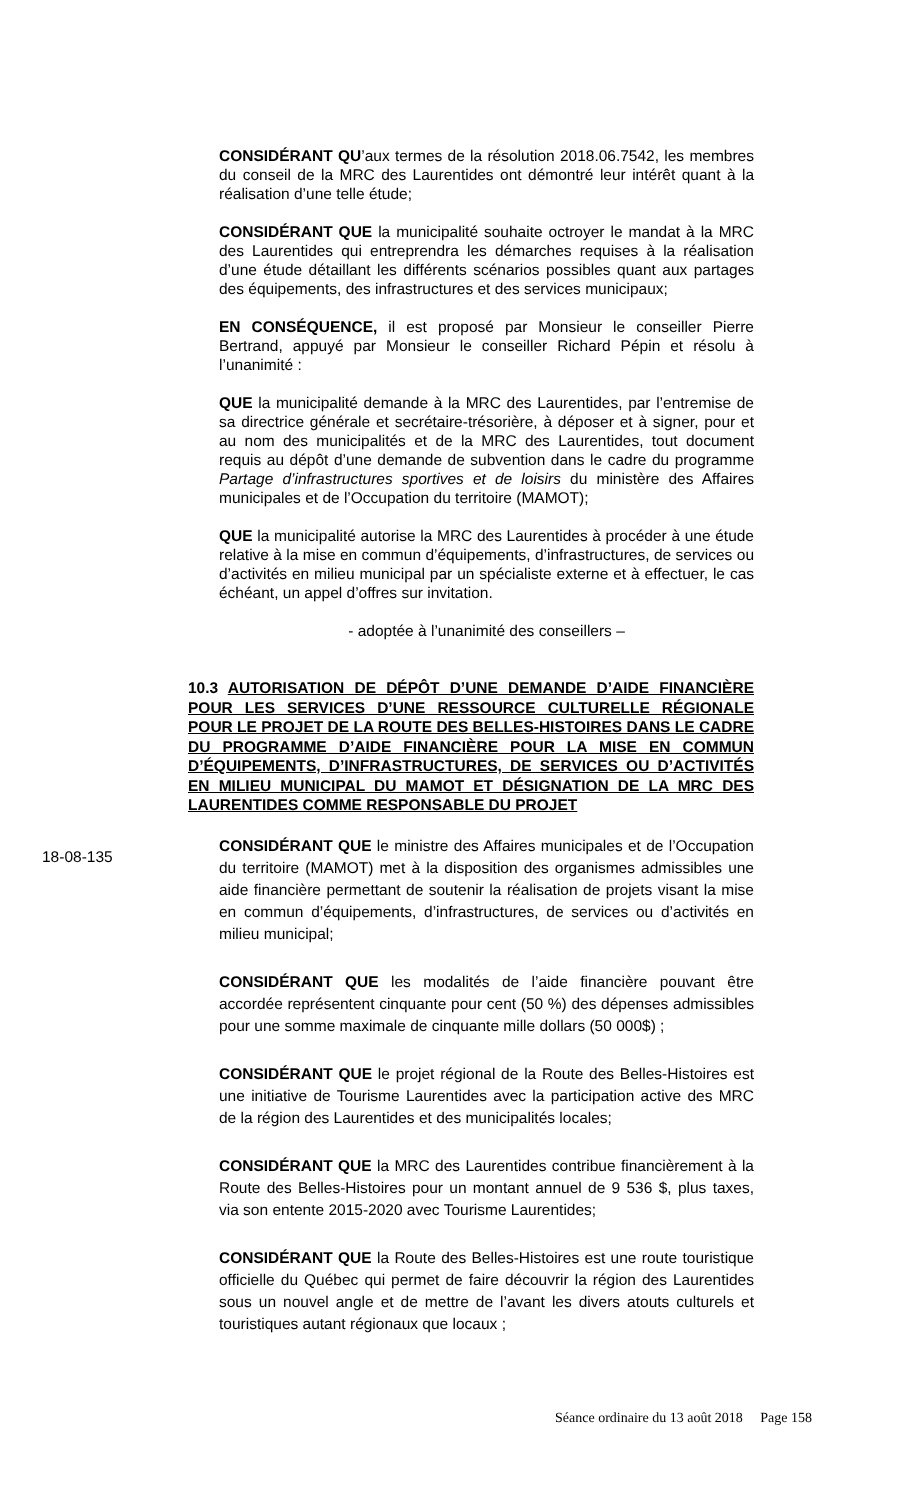CONSIDÉRANT QU’aux termes de la résolution 2018.06.7542, les membres du conseil de la MRC des Laurentides ont démontré leur intérêt quant à la réalisation d’une telle étude;
CONSIDÉRANT QUE la municipalité souhaite octroyer le mandat à la MRC des Laurentides qui entreprendra les démarches requises à la réalisation d’une étude détaillant les différents scénarios possibles quant aux partages des équipements, des infrastructures et des services municipaux;
EN CONSÉQUENCE, il est proposé par Monsieur le conseiller Pierre Bertrand, appuyé par Monsieur le conseiller Richard Pépin et résolu à l’unanimité :
QUE la municipalité demande à la MRC des Laurentides, par l’entremise de sa directrice générale et secrétaire-trésorière, à déposer et à signer, pour et au nom des municipalités et de la MRC des Laurentides, tout document requis au dépôt d’une demande de subvention dans le cadre du programme Partage d’infrastructures sportives et de loisirs du ministère des Affaires municipales et de l’Occupation du territoire (MAMOT);
QUE la municipalité autorise la MRC des Laurentides à procéder à une étude relative à la mise en commun d’équipements, d’infrastructures, de services ou d’activités en milieu municipal par un spécialiste externe et à effectuer, le cas échéant, un appel d’offres sur invitation.
- adoptée à l’unanimité des conseillers –
10.3 AUTORISATION DE DÉPÔT D’UNE DEMANDE D’AIDE FINANCIÈRE POUR LES SERVICES D’UNE RESSOURCE CULTURELLE RÉGIONALE POUR LE PROJET DE LA ROUTE DES BELLES-HISTOIRES DANS LE CADRE DU PROGRAMME D’AIDE FINANCIÈRE POUR LA MISE EN COMMUN D’ÉQUIPEMENTS, D’INFRASTRUCTURES, DE SERVICES OU D’ACTIVITÉS EN MILIEU MUNICIPAL DU MAMOT ET DÉSIGNATION DE LA MRC DES LAURENTIDES COMME RESPONSABLE DU PROJET
CONSIDÉRANT QUE le ministre des Affaires municipales et de l’Occupation du territoire (MAMOT) met à la disposition des organismes admissibles une aide financière permettant de soutenir la réalisation de projets visant la mise en commun d’équipements, d’infrastructures, de services ou d’activités en milieu municipal;
CONSIDÉRANT QUE les modalités de l’aide financière pouvant être accordée représentent cinquante pour cent (50 %) des dépenses admissibles pour une somme maximale de cinquante mille dollars (50 000$) ;
CONSIDÉRANT QUE le projet régional de la Route des Belles-Histoires est une initiative de Tourisme Laurentides avec la participation active des MRC de la région des Laurentides et des municipalités locales;
CONSIDÉRANT QUE la MRC des Laurentides contribue financièrement à la Route des Belles-Histoires pour un montant annuel de 9 536 $, plus taxes, via son entente 2015-2020 avec Tourisme Laurentides;
CONSIDÉRANT QUE la Route des Belles-Histoires est une route touristique officielle du Québec qui permet de faire découvrir la région des Laurentides sous un nouvel angle et de mettre de l’avant les divers atouts culturels et touristiques autant régionaux que locaux ;
18-08-135
Séance ordinaire du 13 août 2018 Page 158